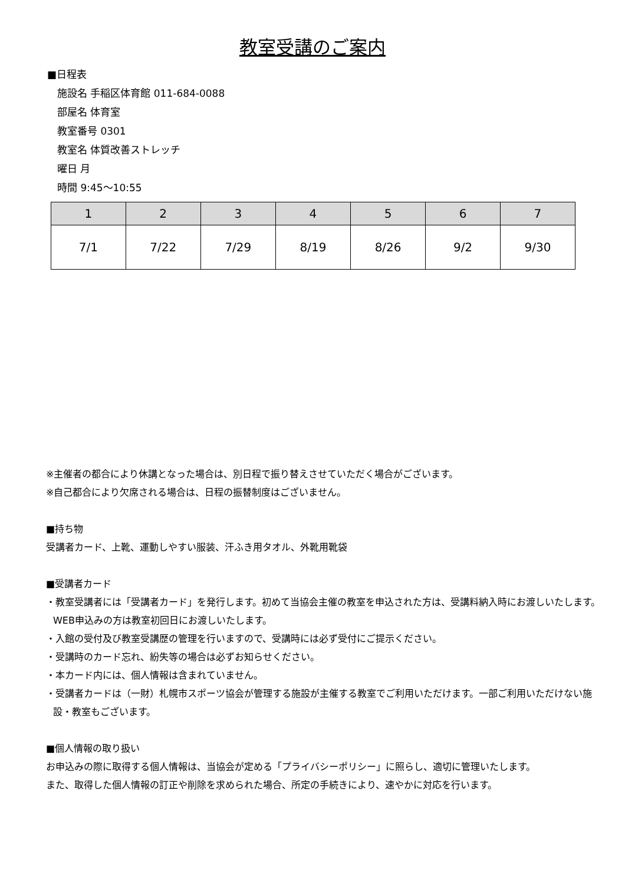教室受講のご案内
■日程表
施設名 手稲区体育館 011-684-0088
部屋名 体育室
教室番号 0301
教室名 体質改善ストレッチ
曜日 月
時間 9:45～10:55
| 1 | 2 | 3 | 4 | 5 | 6 | 7 |
| --- | --- | --- | --- | --- | --- | --- |
| 7/1 | 7/22 | 7/29 | 8/19 | 8/26 | 9/2 | 9/30 |
※主催者の都合により休講となった場合は、別日程で振り替えさせていただく場合がございます。
※自己都合により欠席される場合は、日程の振替制度はございません。
■持ち物
受講者カード、上靴、運動しやすい服装、汗ふき用タオル、外靴用靴袋
■受講者カード
・教室受講者には「受講者カード」を発行します。初めて当協会主催の教室を申込された方は、受講料納入時にお渡しいたします。WEB申込みの方は教室初回日にお渡しいたします。
・入館の受付及び教室受講歴の管理を行いますので、受講時には必ず受付にご提示ください。
・受講時のカード忘れ、紛失等の場合は必ずお知らせください。
・本カード内には、個人情報は含まれていません。
・受講者カードは（一財）札幌市スポーツ協会が管理する施設が主催する教室でご利用いただけます。一部ご利用いただけない施設・教室もございます。
■個人情報の取り扱い
お申込みの際に取得する個人情報は、当協会が定める「プライバシーポリシー」に照らし、適切に管理いたします。
また、取得した個人情報の訂正や削除を求められた場合、所定の手続きにより、速やかに対応を行います。